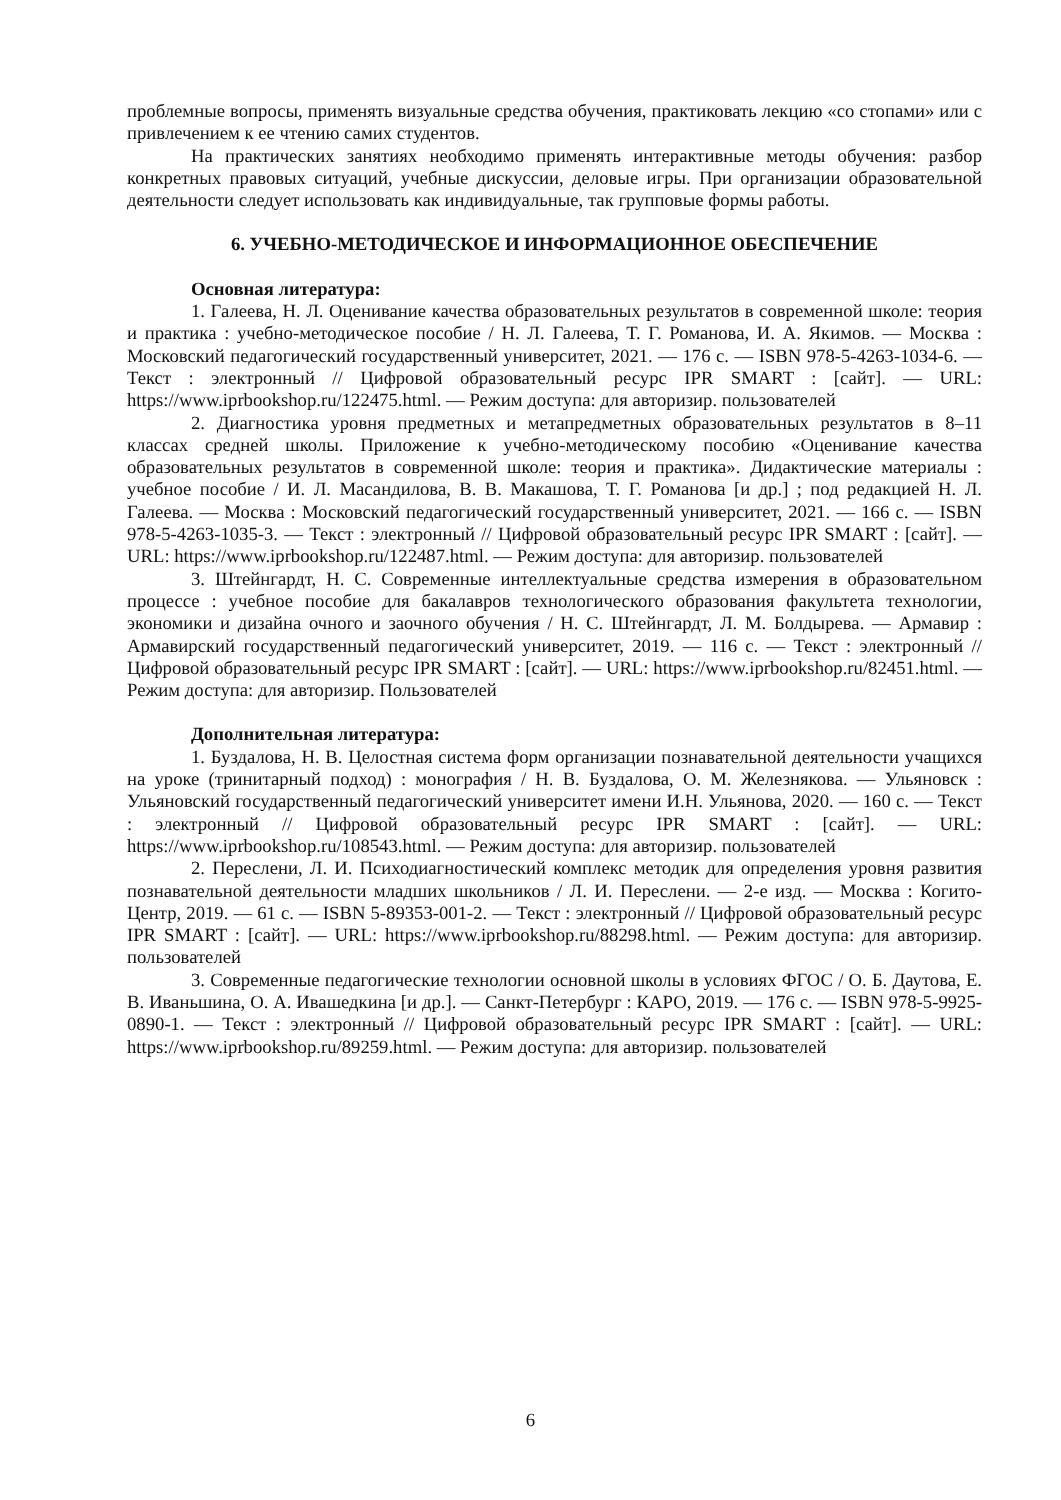проблемные вопросы, применять визуальные средства обучения, практиковать лекцию «со стопами» или с привлечением к ее чтению самих студентов.
На практических занятиях необходимо применять интерактивные методы обучения: разбор конкретных правовых ситуаций, учебные дискуссии, деловые игры. При организации образовательной деятельности следует использовать как индивидуальные, так групповые формы работы.
6. УЧЕБНО-МЕТОДИЧЕСКОЕ И ИНФОРМАЦИОННОЕ ОБЕСПЕЧЕНИЕ
Основная литература:
1. Галеева, Н. Л. Оценивание качества образовательных результатов в современной школе: теория и практика : учебно-методическое пособие / Н. Л. Галеева, Т. Г. Романова, И. А. Якимов. — Москва : Московский педагогический государственный университет, 2021. — 176 с. — ISBN 978-5-4263-1034-6. — Текст : электронный // Цифровой образовательный ресурс IPR SMART : [сайт]. — URL: https://www.iprbookshop.ru/122475.html. — Режим доступа: для авторизир. пользователей
2. Диагностика уровня предметных и метапредметных образовательных результатов в 8–11 классах средней школы. Приложение к учебно-методическому пособию «Оценивание качества образовательных результатов в современной школе: теория и практика». Дидактические материалы : учебное пособие / И. Л. Масандилова, В. В. Макашова, Т. Г. Романова [и др.] ; под редакцией Н. Л. Галеева. — Москва : Московский педагогический государственный университет, 2021. — 166 с. — ISBN 978-5-4263-1035-3. — Текст : электронный // Цифровой образовательный ресурс IPR SMART : [сайт]. — URL: https://www.iprbookshop.ru/122487.html. — Режим доступа: для авторизир. пользователей
3. Штейнгардт, Н. С. Современные интеллектуальные средства измерения в образовательном процессе : учебное пособие для бакалавров технологического образования факультета технологии, экономики и дизайна очного и заочного обучения / Н. С. Штейнгардт, Л. М. Болдырева. — Армавир : Армавирский государственный педагогический университет, 2019. — 116 с. — Текст : электронный // Цифровой образовательный ресурс IPR SMART : [сайт]. — URL: https://www.iprbookshop.ru/82451.html. — Режим доступа: для авторизир. Пользователей
Дополнительная литература:
1. Буздалова, Н. В. Целостная система форм организации познавательной деятельности учащихся на уроке (тринитарный подход) : монография / Н. В. Буздалова, О. М. Железнякова. — Ульяновск : Ульяновский государственный педагогический университет имени И.Н. Ульянова, 2020. — 160 с. — Текст : электронный // Цифровой образовательный ресурс IPR SMART : [сайт]. — URL: https://www.iprbookshop.ru/108543.html. — Режим доступа: для авторизир. пользователей
2. Переслени, Л. И. Психодиагностический комплекс методик для определения уровня развития познавательной деятельности младших школьников / Л. И. Переслени. — 2-е изд. — Москва : Когито-Центр, 2019. — 61 с. — ISBN 5-89353-001-2. — Текст : электронный // Цифровой образовательный ресурс IPR SMART : [сайт]. — URL: https://www.iprbookshop.ru/88298.html. — Режим доступа: для авторизир. пользователей
3. Современные педагогические технологии основной школы в условиях ФГОС / О. Б. Даутова, Е. В. Иваньшина, О. А. Ивашедкина [и др.]. — Санкт-Петербург : КАРО, 2019. — 176 с. — ISBN 978-5-9925-0890-1. — Текст : электронный // Цифровой образовательный ресурс IPR SMART : [сайт]. — URL: https://www.iprbookshop.ru/89259.html. — Режим доступа: для авторизир. пользователей
6